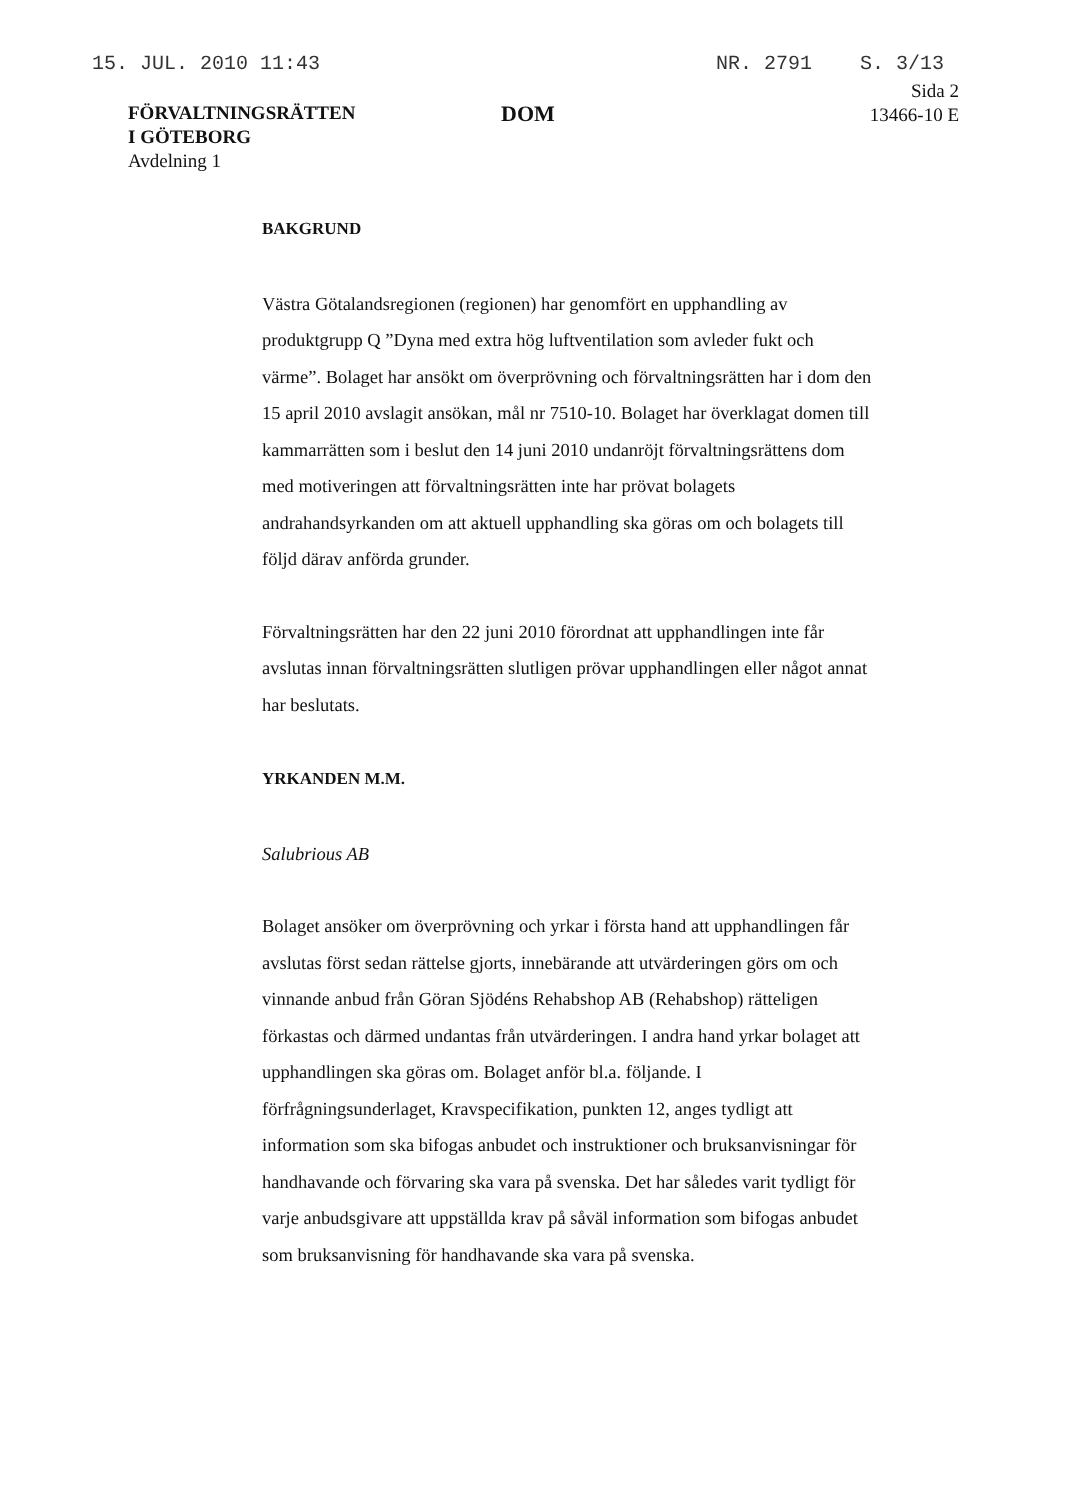15. JUL. 2010 11:43 NR. 2791 S. 3/13
FÖRVALTNINGSRÄTTEN
I GÖTEBORG
Avdelning 1
DOM
Sida 2
13466-10 E
BAKGRUND
Västra Götalandsregionen (regionen) har genomfört en upphandling av produktgrupp Q ”Dyna med extra hög luftventilation som avleder fukt och värme”. Bolaget har ansökt om överprövning och förvaltningsrätten har i dom den 15 april 2010 avslagit ansökan, mål nr 7510-10. Bolaget har överklagat domen till kammarrätten som i beslut den 14 juni 2010 undanröjt förvaltningsrättens dom med motiveringen att förvaltningsrätten inte har prövat bolagets andrahandsyrkanden om att aktuell upphandling ska göras om och bolagets till följd därav anförda grunder.
Förvaltningsrätten har den 22 juni 2010 förordnat att upphandlingen inte får avslutas innan förvaltningsrätten slutligen prövar upphandlingen eller något annat har beslutats.
YRKANDEN M.M.
Salubrious AB
Bolaget ansöker om överprövning och yrkar i första hand att upphandlingen får avslutas först sedan rättelse gjorts, innebärande att utvärderingen görs om och vinnande anbud från Göran Sjödéns Rehabshop AB (Rehabshop) rätteligen förkastas och därmed undantas från utvärderingen. I andra hand yrkar bolaget att upphandlingen ska göras om. Bolaget anför bl.a. följande. I förfrågningsunderlaget, Kravspecifikation, punkten 12, anges tydligt att information som ska bifogas anbudet och instruktioner och bruksanvisningar för handhavande och förvaring ska vara på svenska. Det har således varit tydligt för varje anbudsgivare att uppställda krav på såväl information som bifogas anbudet som bruksanvisning för handhavande ska vara på svenska.